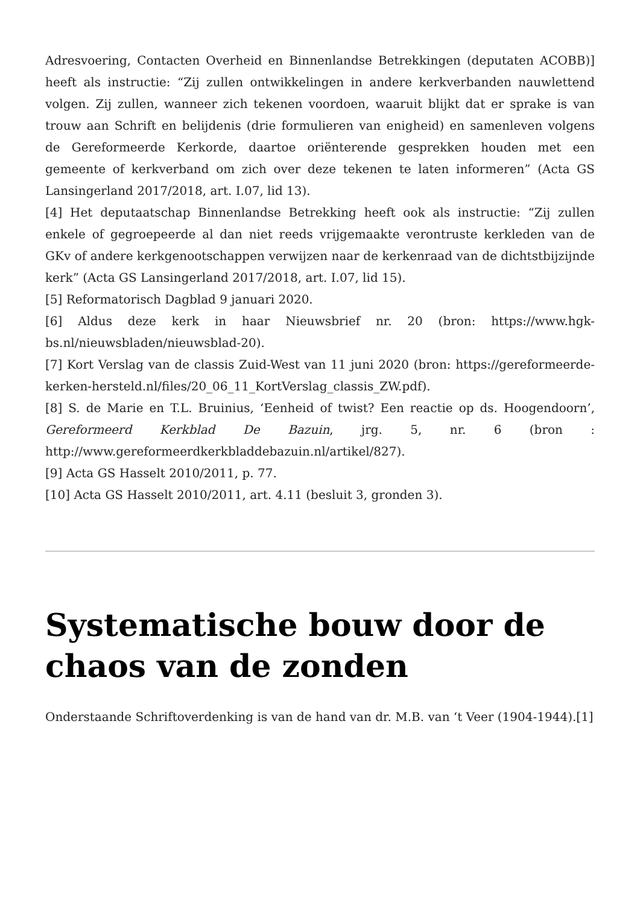Adresvoering, Contacten Overheid en Binnenlandse Betrekkingen (deputaten ACOBB)] heeft als instructie: “Zij zullen ontwikkelingen in andere kerkverbanden nauwlettend volgen. Zij zullen, wanneer zich tekenen voordoen, waaruit blijkt dat er sprake is van trouw aan Schrift en belijdenis (drie formulieren van enigheid) en samenleven volgens de Gereformeerde Kerkorde, daartoe oriënterende gesprekken houden met een gemeente of kerkverband om zich over deze tekenen te laten informeren” (Acta GS Lansingerland 2017/2018, art. I.07, lid 13).
[4] Het deputaatschap Binnenlandse Betrekking heeft ook als instructie: “Zij zullen enkele of gegroepeerde al dan niet reeds vrijgemaakte verontruste kerkleden van de GKv of andere kerkgenootschappen verwijzen naar de kerkenraad van de dichtstbijzijnde kerk” (Acta GS Lansingerland 2017/2018, art. I.07, lid 15).
[5] Reformatorisch Dagblad 9 januari 2020.
[6] Aldus deze kerk in haar Nieuwsbrief nr. 20 (bron: https://www.hgk-bs.nl/nieuwsbladen/nieuwsblad-20).
[7] Kort Verslag van de classis Zuid-West van 11 juni 2020 (bron: https://gereformeerde-kerken-hersteld.nl/files/20_06_11_KortVerslag_classis_ZW.pdf).
[8] S. de Marie en T.L. Bruinius, ‘Eenheid of twist? Een reactie op ds. Hoogendoorn’, Gereformeerd Kerkblad De Bazuin, jrg. 5, nr. 6 (bron : http://www.gereformeerdkerkbladdebazuin.nl/artikel/827).
[9] Acta GS Hasselt 2010/2011, p. 77.
[10] Acta GS Hasselt 2010/2011, art. 4.11 (besluit 3, gronden 3).
Systematische bouw door de chaos van de zonden
Onderstaande Schriftoverdenking is van de hand van dr. M.B. van ‘t Veer (1904-1944).[1]